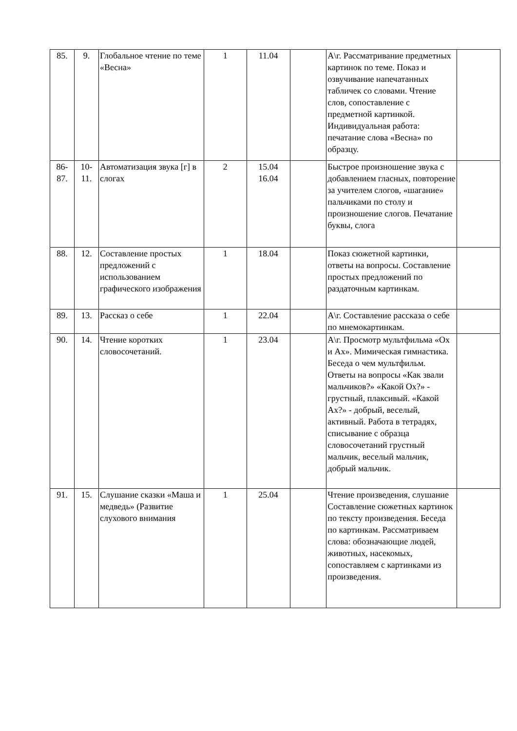| 85. | 9. | Глобальное чтение по теме «Весна» | 1 | 11.04 | | А\г. Рассматривание предметных картинок по теме. Показ и озвучивание напечатанных табличек со словами. Чтение слов, сопоставление с предметной картинкой. Индивидуальная работа: печатание слова «Весна» по образцу. | |
| 86- 87. | 10- 11. | Автоматизация звука [г] в слогах | 2 | 15.04 16.04 | | Быстрое произношение звука с добавлением гласных, повторение за учителем слогов, «шагание» пальчиками по столу и произношение слогов. Печатание буквы, слога | |
| 88. | 12. | Составление простых предложений с использованием графического изображения | 1 | 18.04 | | Показ сюжетной картинки, ответы на вопросы. Составление простых предложений по раздаточным картинкам. | |
| 89. | 13. | Рассказ о себе | 1 | 22.04 | | А\г. Составление рассказа о себе по мнемокартинкам. | |
| 90. | 14. | Чтение коротких словосочетаний. | 1 | 23.04 | | А\г. Просмотр мультфильма «Ох и Ах». Мимическая гимнастика. Беседа о чем мультфильм. Ответы на вопросы «Как звали мальчиков?» «Какой Ох?» - грустный, плаксивый. «Какой Ах?» - добрый, веселый, активный. Работа в тетрадях, списывание с образца словосочетаний грустный мальчик, веселый мальчик, добрый мальчик. | |
| 91. | 15. | Слушание сказки «Маша и медведь» (Развитие слухового внимания | 1 | 25.04 | | Чтение произведения, слушание Составление сюжетных картинок по тексту произведения. Беседа по картинкам. Рассматриваем слова: обозначающие людей, животных, насекомых, сопоставляем с картинками из произведения. | |